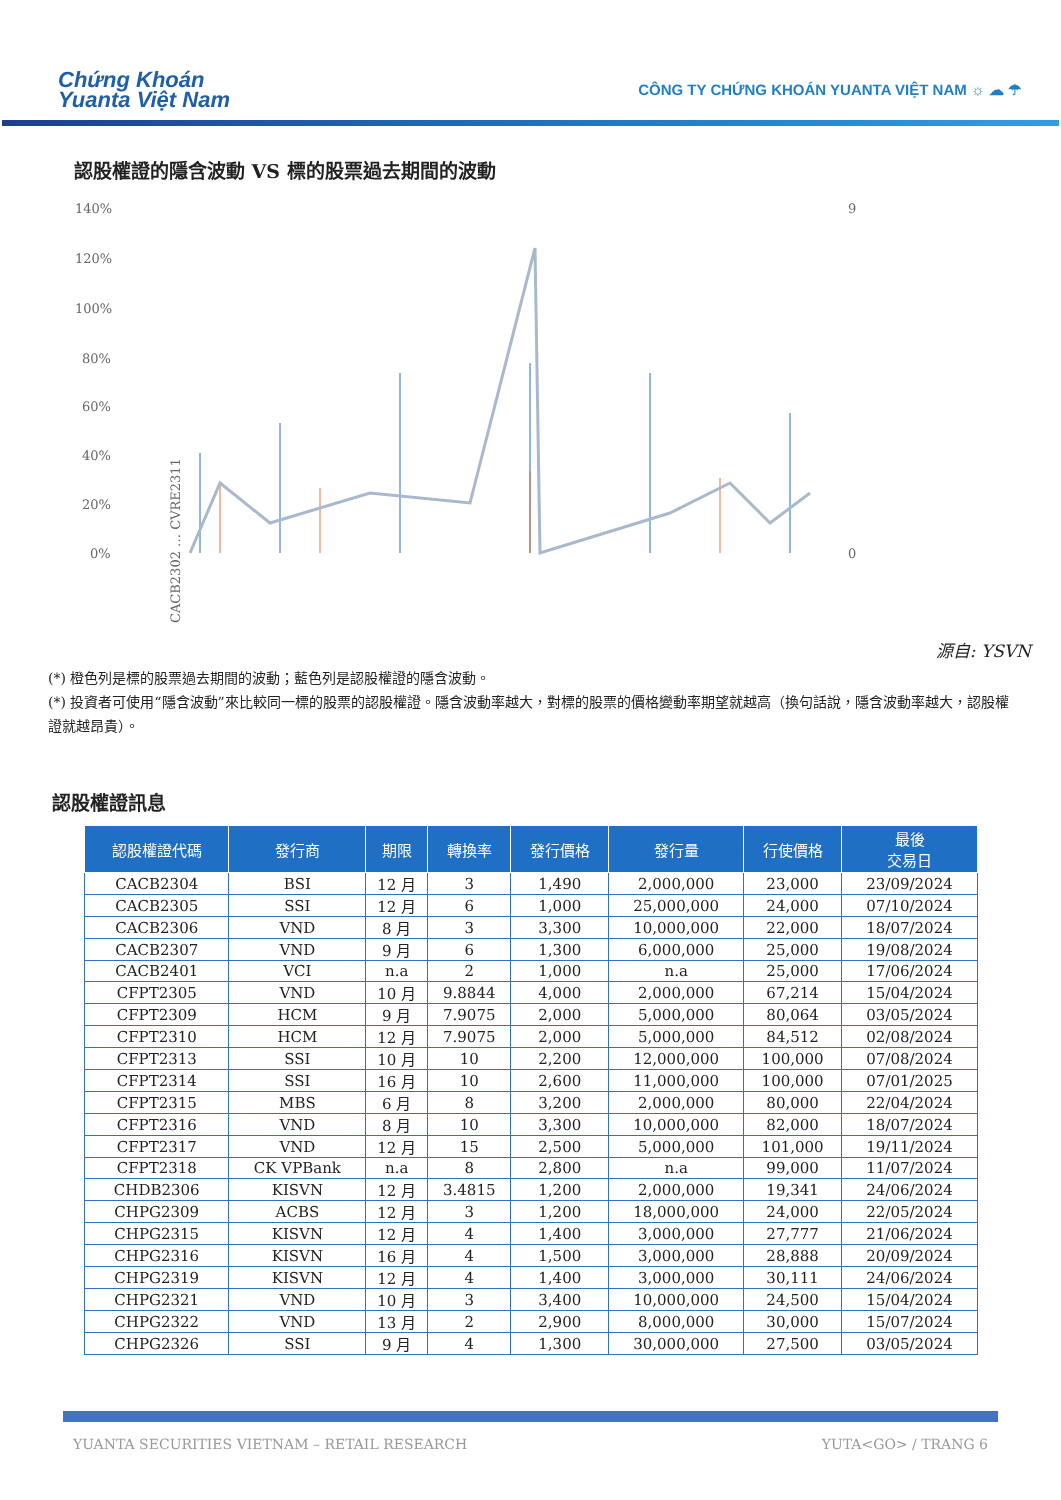Chứng Khoán
Yuanta Việt Nam
CÔNG TY CHỨNG KHOÁN YUANTA VIỆT NAM ☼ ☁ ☂
認股權證的隱含波動 VS 標的股票過去期間的波動
140%
120%
100%
80%
60%
40%
20%
0%
9
0
CACB2302 … CVRE2311
源自: YSVN
(*) 橙色列是標的股票過去期間的波動；藍色列是認股權證的隱含波動。
(*) 投資者可使用“隱含波動”來比較同一標的股票的認股權證。隱含波動率越大，對標的股票的價格變動率期望就越高（換句話說，隱含波動率越大，認股權證就越昂貴）。
認股權證訊息
| 認股權證代碼 | 發行商 | 期限 | 轉換率 | 發行價格 | 發行量 | 行使價格 | 最後 交易日 |
| --- | --- | --- | --- | --- | --- | --- | --- |
| CACB2304 | BSI | 12 月 | 3 | 1,490 | 2,000,000 | 23,000 | 23/09/2024 |
| CACB2305 | SSI | 12 月 | 6 | 1,000 | 25,000,000 | 24,000 | 07/10/2024 |
| CACB2306 | VND | 8 月 | 3 | 3,300 | 10,000,000 | 22,000 | 18/07/2024 |
| CACB2307 | VND | 9 月 | 6 | 1,300 | 6,000,000 | 25,000 | 19/08/2024 |
| CACB2401 | VCI | n.a | 2 | 1,000 | n.a | 25,000 | 17/06/2024 |
| CFPT2305 | VND | 10 月 | 9.8844 | 4,000 | 2,000,000 | 67,214 | 15/04/2024 |
| CFPT2309 | HCM | 9 月 | 7.9075 | 2,000 | 5,000,000 | 80,064 | 03/05/2024 |
| CFPT2310 | HCM | 12 月 | 7.9075 | 2,000 | 5,000,000 | 84,512 | 02/08/2024 |
| CFPT2313 | SSI | 10 月 | 10 | 2,200 | 12,000,000 | 100,000 | 07/08/2024 |
| CFPT2314 | SSI | 16 月 | 10 | 2,600 | 11,000,000 | 100,000 | 07/01/2025 |
| CFPT2315 | MBS | 6 月 | 8 | 3,200 | 2,000,000 | 80,000 | 22/04/2024 |
| CFPT2316 | VND | 8 月 | 10 | 3,300 | 10,000,000 | 82,000 | 18/07/2024 |
| CFPT2317 | VND | 12 月 | 15 | 2,500 | 5,000,000 | 101,000 | 19/11/2024 |
| CFPT2318 | CK VPBank | n.a | 8 | 2,800 | n.a | 99,000 | 11/07/2024 |
| CHDB2306 | KISVN | 12 月 | 3.4815 | 1,200 | 2,000,000 | 19,341 | 24/06/2024 |
| CHPG2309 | ACBS | 12 月 | 3 | 1,200 | 18,000,000 | 24,000 | 22/05/2024 |
| CHPG2315 | KISVN | 12 月 | 4 | 1,400 | 3,000,000 | 27,777 | 21/06/2024 |
| CHPG2316 | KISVN | 16 月 | 4 | 1,500 | 3,000,000 | 28,888 | 20/09/2024 |
| CHPG2319 | KISVN | 12 月 | 4 | 1,400 | 3,000,000 | 30,111 | 24/06/2024 |
| CHPG2321 | VND | 10 月 | 3 | 3,400 | 10,000,000 | 24,500 | 15/04/2024 |
| CHPG2322 | VND | 13 月 | 2 | 2,900 | 8,000,000 | 30,000 | 15/07/2024 |
| CHPG2326 | SSI | 9 月 | 4 | 1,300 | 30,000,000 | 27,500 | 03/05/2024 |
YUANTA SECURITIES VIETNAM – RETAIL RESEARCH YUTA<GO> / TRANG 6